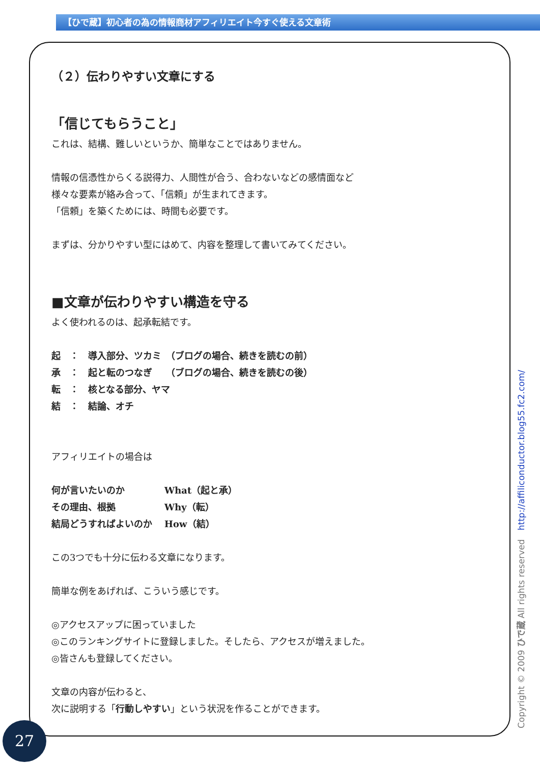【ひで蔵】初心者の為の情報商材アフィリエイト今すぐ使える文章術
（２）伝わりやすい文章にする
「信じてもらうこと」
これは、結構、難しいというか、簡単なことではありません。
情報の信憑性からくる説得力、人間性が合う、合わないなどの感情面など
様々な要素が絡み合って、「信頼」が生まれてきます。
「信頼」を築くためには、時間も必要です。
まずは、分かりやすい型にはめて、内容を整理して書いてみてください。
■文章が伝わりやすい構造を守る
よく使われるのは、起承転結です。
起　：　導入部分、ツカミ　（ブログの場合、続きを読むの前）
承　：　起と転のつなぎ　　（ブログの場合、続きを読むの後）
転　：　核となる部分、ヤマ
結　：　結論、オチ
アフィリエイトの場合は
| 何が言いたいのか | What（起と承） |
| その理由、根拠 | Why（転） |
| 結局どうすればよいのか | How（結） |
この3つでも十分に伝わる文章になります。
簡単な例をあげれば、こういう感じです。
◎アクセスアップに困っていました
◎このランキングサイトに登録しました。そしたら、アクセスが増えました。
◎皆さんも登録してください。
文章の内容が伝わると、
次に説明する「行動しやすい」という状況を作ることができます。
Copyright © 2009 ひで蔵 All rights reserved http://affiliconductor.blog55.fc2.com/
27